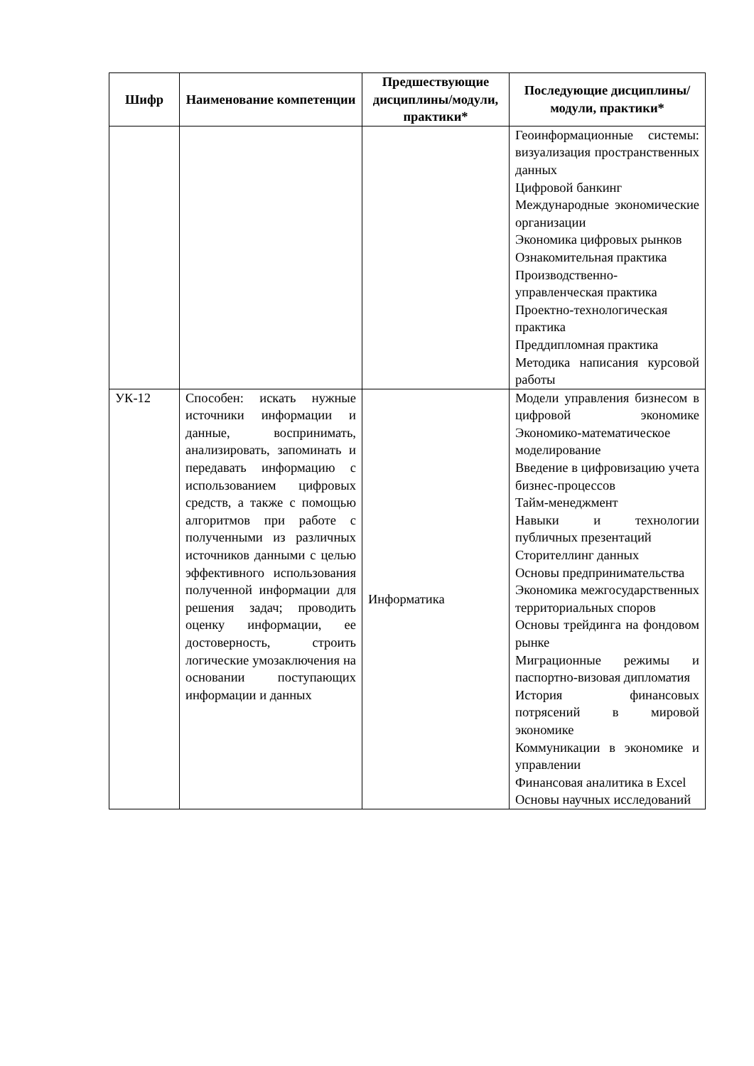| Шифр | Наименование компетенции | Предшествующие дисциплины/модули, практики* | Последующие дисциплины/модули, практики* |
| --- | --- | --- | --- |
| | | | Геоинформационные системы: визуализация пространственных данных Цифровой банкинг Международные экономические организации Экономика цифровых рынков Ознакомительная практика Производственно-управленческая практика Проектно-технологическая практика Преддипломная практика Методика написания курсовой работы |
| УК-12 | Способен: искать нужные источники информации и данные, воспринимать, анализировать, запоминать и передавать информацию с использованием цифровых средств, а также с помощью алгоритмов при работе с полученными из различных источников данными с целью эффективного использования полученной информации для решения задач; проводить оценку информации, ее достоверность, строить логические умозаключения на основании поступающих информации и данных | Информатика | Модели управления бизнесом в цифровой экономике Экономико-математическое моделирование Введение в цифровизацию учета бизнес-процессов Тайм-менеджмент Навыки и технологии публичных презентаций Сторителлинг данных Основы предпринимательства Экономика межгосударственных территориальных споров Основы трейдинга на фондовом рынке Миграционные режимы и паспортно-визовая дипломатия История финансовых потрясений в мировой экономике Коммуникации в экономике и управлении Финансовая аналитика в Excel Основы научных исследований |